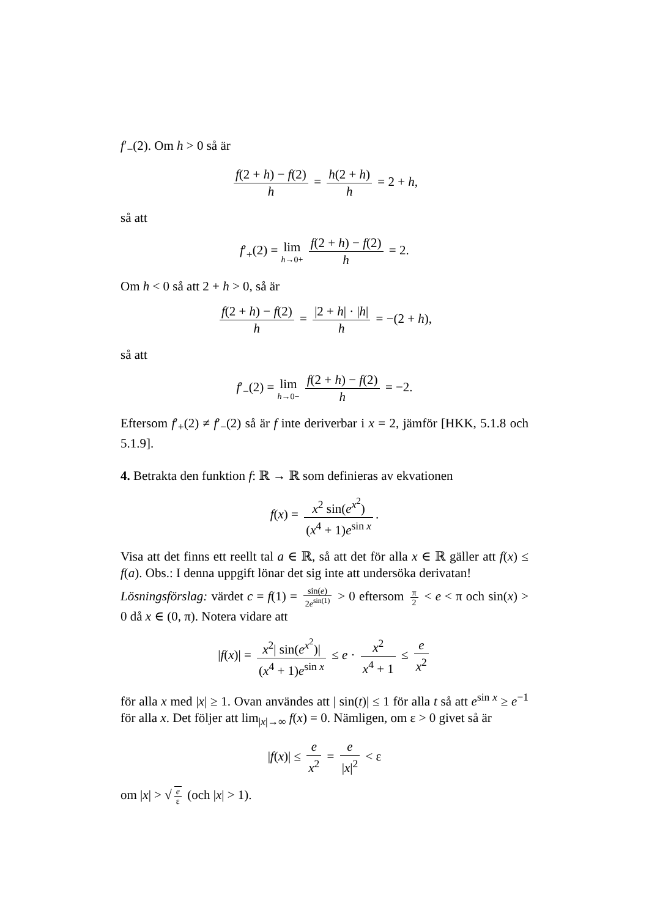f′<sub>−</sub>(2). Om h > 0 så är
f(2 + h) − f(2) h = h(2 + h) h = 2 + h,
så att
f′<sub>+</sub>(2) = lim h→0+ f(2 + h) − f(2) h = 2.
Om h < 0 så att 2 + h > 0, så är
f(2 + h) − f(2) h = |2 + h| · |h| h = −(2 + h),
så att
f′<sub>−</sub>(2) = lim h→0− f(2 + h) − f(2) h = −2.
Eftersom f′<sub>+</sub>(2) ≠ f′<sub>−</sub>(2) så är f inte deriverbar i x = 2, jämför [HKK, 5.1.8 och 5.1.9].
4. Betrakta den funktion f: ℝ → ℝ som definieras av ekvationen
f(x) = x<sup>2</sup> sin(e<sup>x<sup>2</sup></sup>) (x<sup>4</sup> + 1)e<sup>sin x</sup>.
Visa att det finns ett reellt tal a ∈ ℝ, så att det för alla x ∈ ℝ gäller att f(x) ≤ f(a). Obs.: I denna uppgift lönar det sig inte att undersöka derivatan!
Lösningsförslag: värdet c = f(1) = sin(e) 2e<sup>sin(1)</sup> > 0 eftersom π 2 < e < π och sin(x) > 0 då x ∈ (0, π). Notera vidare att
|f(x)| = x<sup>2</sup>| sin(e<sup>x<sup>2</sup></sup>)| (x<sup>4</sup> + 1)e<sup>sin x</sup> ≤ e · x<sup>2</sup> x<sup>4</sup> + 1 ≤ e x<sup>2</sup>
för alla x med |x| ≥ 1. Ovan användes att | sin(t)| ≤ 1 för alla t så att e<sup>sin x</sup> ≥ e<sup>−1</sup> för alla x. Det följer att lim<sub>|x|→∞</sub> f(x) = 0. Nämligen, om ε > 0 givet så är
|f(x)| ≤ e x<sup>2</sup> = e |x|<sup>2</sup> < ε
om |x| > √ e ε (och |x| > 1).